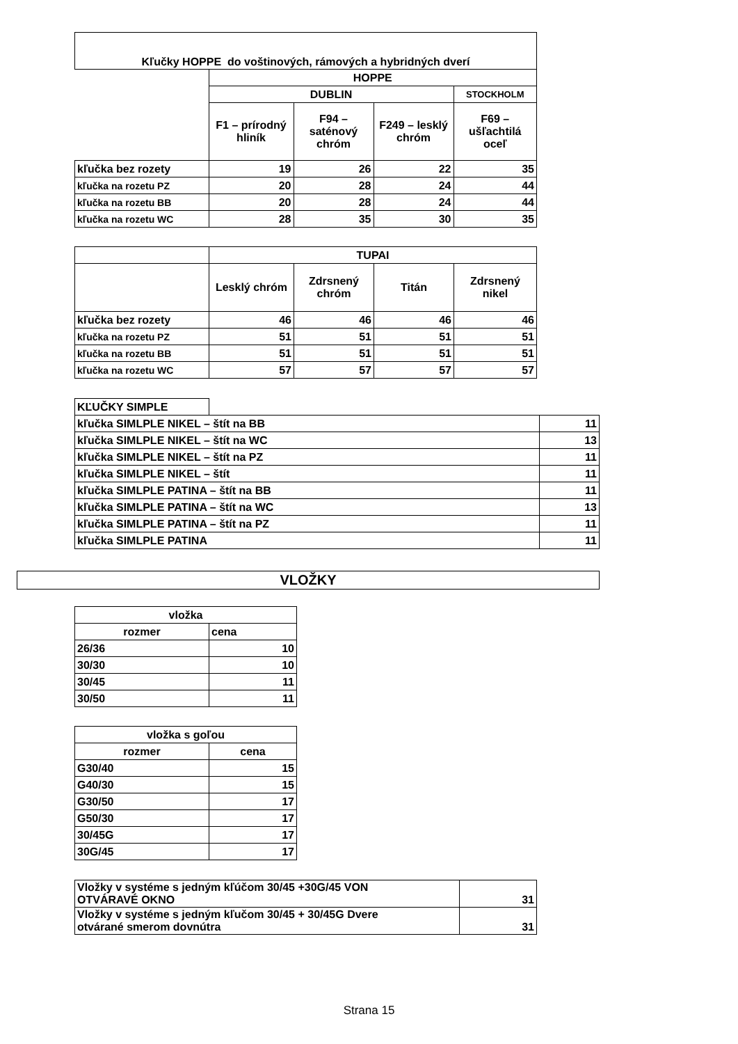| Kľučky HOPPE do voštinových, rámových a hybridných dverí | | | | |
| | HOPPE | | | |
| | DUBLIN | | | STOCKHOLM |
| | F1 – prírodný hliník | F94 – saténový chróm | F249 – lesklý chróm | F69 – ušľachtilá oceľ |
| kľučka bez rozety | 19 | 26 | 22 | 35 |
| kľučka na rozetu PZ | 20 | 28 | 24 | 44 |
| kľučka na rozetu BB | 20 | 28 | 24 | 44 |
| kľučka na rozetu WC | 28 | 35 | 30 | 35 |
| | TUPAI | | | |
| | Lesklý chróm | Zdrsnený chróm | Titán | Zdrsnený nikel |
| kľučka bez rozety | 46 | 46 | 46 | 46 |
| kľučka na rozetu PZ | 51 | 51 | 51 | 51 |
| kľučka na rozetu BB | 51 | 51 | 51 | 51 |
| kľučka na rozetu WC | 57 | 57 | 57 | 57 |
| KĽUČKY SIMPLE | | |
| kľučka SIMLPLE NIKEL – štít na BB | | 11 |
| kľučka SIMLPLE NIKEL – štít na WC | | 13 |
| kľučka SIMLPLE NIKEL – štít na PZ | | 11 |
| kľučka SIMLPLE NIKEL – štít | | 11 |
| kľučka SIMLPLE PATINA – štít na BB | | 11 |
| kľučka SIMLPLE PATINA – štít na WC | | 13 |
| kľučka SIMLPLE PATINA – štít na PZ | | 11 |
| kľučka SIMLPLE PATINA | | 11 |
| VLOŽKY |
| vložka | |
| rozmer | cena |
| 26/36 | 10 |
| 30/30 | 10 |
| 30/45 | 11 |
| 30/50 | 11 |
| vložka s goľou | |
| rozmer | cena |
| G30/40 | 15 |
| G40/30 | 15 |
| G30/50 | 17 |
| G50/30 | 17 |
| 30/45G | 17 |
| 30G/45 | 17 |
| Vložky v systéme s jedným kľúčom 30/45 +30G/45 VON OTVÁRAVÉ OKNO | 31 |
| Vložky v systéme s jedným kľučom 30/45 + 30/45G Dvere otvárané smerom dovnútra | 31 |
Strana 15